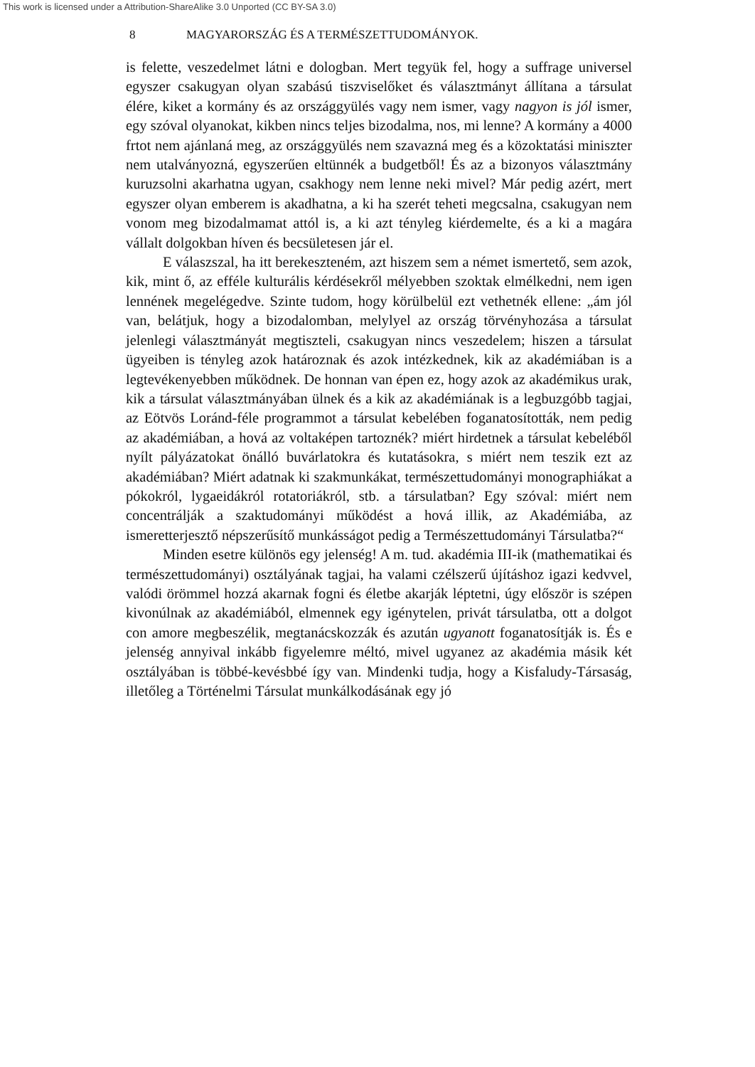This work is licensed under a Attribution-ShareAlike 3.0 Unported (CC BY-SA 3.0)
8 MAGYARORSZÁG ÉS A TERMÉSZETTUDOMÁNYOK.
is felette, veszedelmet látni e dologban. Mert tegyük fel, hogy a suffrage universel egyszer csakugyan olyan szabású tiszviselőket és választmányt állítana a társulat élére, kiket a kormány és az országgyülés vagy nem ismer, vagy nagyon is jól ismer, egy szóval olyanokat, kikben nincs teljes bizodalma, nos, mi lenne? A kormány a 4000 frtot nem ajánlaná meg, az országgyülés nem szavazná meg és a közoktatási miniszter nem utalványozná, egyszerűen eltünnék a budgetből! És az a bizonyos választmány kuruzsolni akarhatna ugyan, csakhogy nem lenne neki mivel? Már pedig azért, mert egyszer olyan emberem is akadhatna, a ki ha szerét teheti megcsalna, csakugyan nem vonom meg bizodalmamat attól is, a ki azt tényleg kiérdemelte, és a ki a magára vállalt dolgokban híven és becsületesen jár el.
E válaszszal, ha itt berekeszteném, azt hiszem sem a német ismertető, sem azok, kik, mint ő, az efféle kulturális kérdésekről mélyebben szoktak elmélkedni, nem igen lennének megelégedve. Szinte tudom, hogy körülbelül ezt vethetnék ellene: „ám jól van, belátjuk, hogy a bizodalomban, melylyel az ország törvényhozása a társulat jelenlegi választmányát megtiszteli, csakugyan nincs veszedelem; hiszen a társulat ügyeiben is tényleg azok határoznak és azok intézkednek, kik az akadémiában is a legtevékenyebben működnek. De honnan van épen ez, hogy azok az akadémikus urak, kik a társulat választmányában ülnek és a kik az akadémiának is a legbuzgóbb tagjai, az Eötvös Loránd-féle programmot a társulat kebelében foganatosították, nem pedig az akadémiában, a hová az voltaképen tartoznék? miért hirdetnek a társulat kebeléből nyílt pályázatokat önálló buvárlatokra és kutatásokra, s miért nem teszik ezt az akadémiában? Miért adatnak ki szakmunkákat, természettudományi monographiákat a pókokról, lygaeidákról rotatoriákról, stb. a társulatban? Egy szóval: miért nem concentrálják a szaktudományi működést a hová illik, az Akadémiába, az ismeretterjesztő népszerűsítő munkásságot pedig a Természettudományi Társulatba?“
Minden esetre különös egy jelenség! A m. tud. akadémia III-ik (mathematikai és természettudományi) osztályának tagjai, ha valami czélszerű újításhoz igazi kedvvel, valódi örömmel hozzá akarnak fogni és életbe akarják léptetni, úgy először is szépen kivonúlnak az akadémiából, elmennek egy igénytelen, privát társulatba, ott a dolgot con amore megbeszélik, megtanácskozzák és azután ugyanott foganatosítják is. És e jelenség annyival inkább figyelemre méltó, mivel ugyanez az akadémia másik két osztályában is többé-kevésbbé így van. Mindenki tudja, hogy a Kisfaludy-Társaság, illetőleg a Történelmi Társulat munkálkodásának egy jó